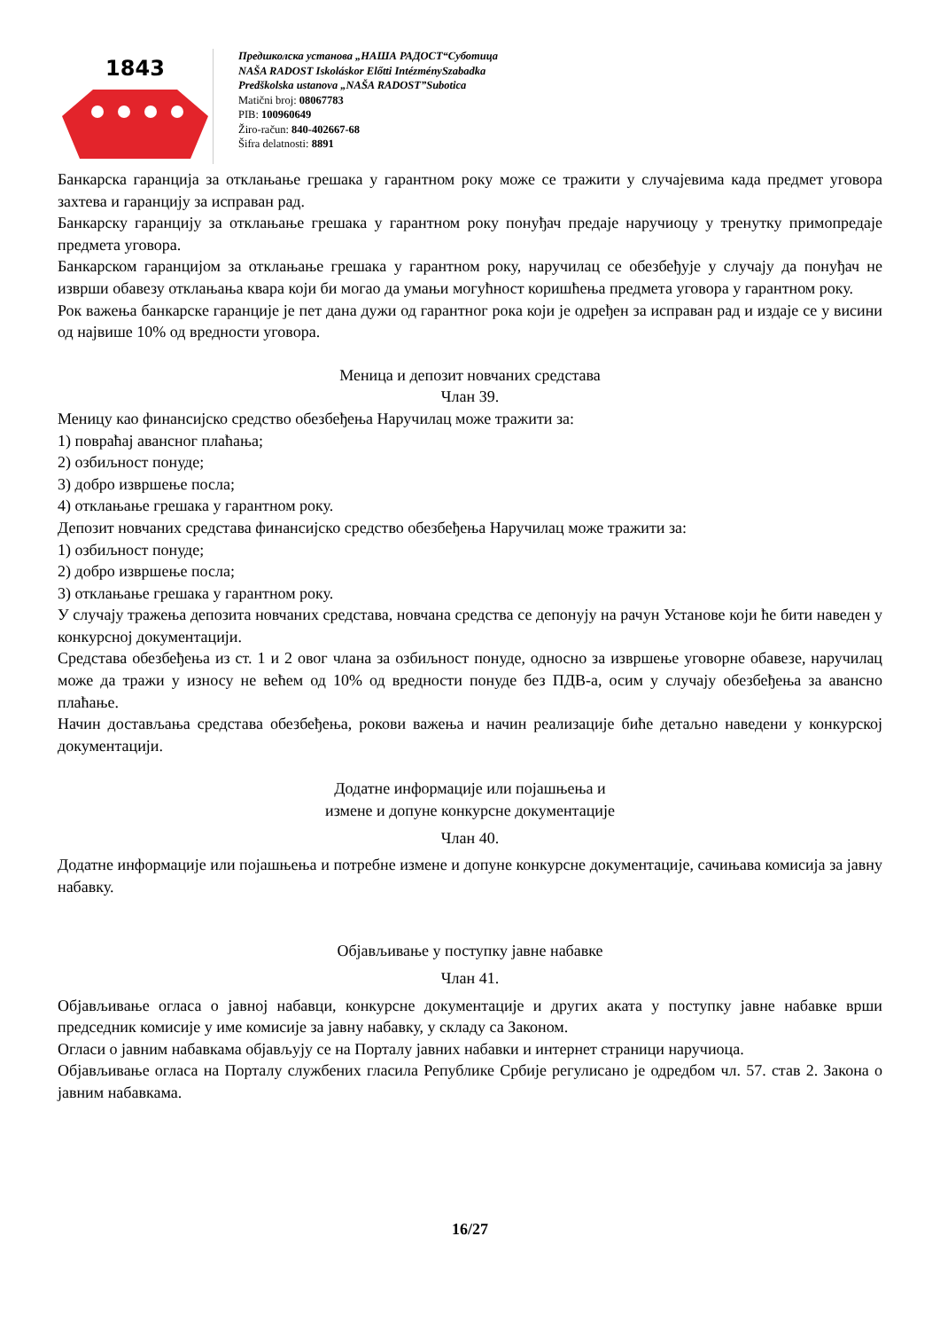1843
Предшколска установа „НАША РАДОСТ“Суботица
NAŠA RADOST Iskoláskor Előtti IntézménySzabadka
Predškolska ustanova „NAŠA RADOST”Subotica
Matični broj: 08067783
PIB: 100960649
Žiro-račun: 840-402667-68
Šifra delatnosti: 8891
Банкарска гаранција за отклањање грешака у гарантном року може се тражити у случајевима када предмет уговора захтева и гаранцију за исправан рад.
Банкарску гаранцију за отклањање грешака у гарантном року понуђач предаје наручиоцу у тренутку примопредаје предмета уговора.
Банкарском гаранцијом за отклањање грешака у гарантном року, наручилац се обезбеђује у случају да понуђач не изврши обавезу отклањања квара који би могао да умањи могућност коришћења предмета уговора у гарантном року.
Рок важења банкарске гаранције је пет дана дужи од гарантног рока који је одређен за исправан рад и издаје се у висини од највише 10% од вредности уговора.
Меница и депозит новчаних средстава
Члан 39.
Меницу као финансијско средство обезбеђења Наручилац може тражити за:
1) повраћај авансног плаћања;
2) озбиљност понуде;
3) добро извршење посла;
4) отклањање грешака у гарантном року.
Депозит новчаних средстава финансијско средство обезбеђења Наручилац може тражити за:
1) озбиљност понуде;
2) добро извршење посла;
3) отклањање грешака у гарантном року.
У случају тражења депозита новчаних средстава, новчана средства се депонују на рачун Установе који ће бити наведен у конкурсној документацији.
Средстава обезбеђења из ст. 1 и 2 овог члана за озбиљност понуде, односно за извршење уговорне обавезе, наручилац може да тражи у износу не већем од 10% од вредности понуде без ПДВ-а, осим у случају обезбеђења за авансно плаћање.
Начин достављања средстава обезбеђења, рокови важења и начин реализације биће детаљно наведени у конкурској документацији.
Додатне информације или појашњења и
измене и допуне конкурсне документације
Члан 40.
Додатне информације или појашњења и потребне измене и допуне конкурсне документације, сачињава комисија за јавну набавку.
Објављивање у поступку јавне набавке
Члан 41.
Објављивање огласа о јавној набавци, конкурсне документације и других аката у поступку јавне набавке врши председник комисије у име комисије за јавну набавку, у складу са Законом.
Огласи о јавним набавкама објављују се на Порталу јавних набавки и интернет страници наручиоца.
Објављивање огласа на Порталу службених гласила Републике Србије регулисано је одредбом чл. 57. став 2. Закона о јавним набавкама.
16/27